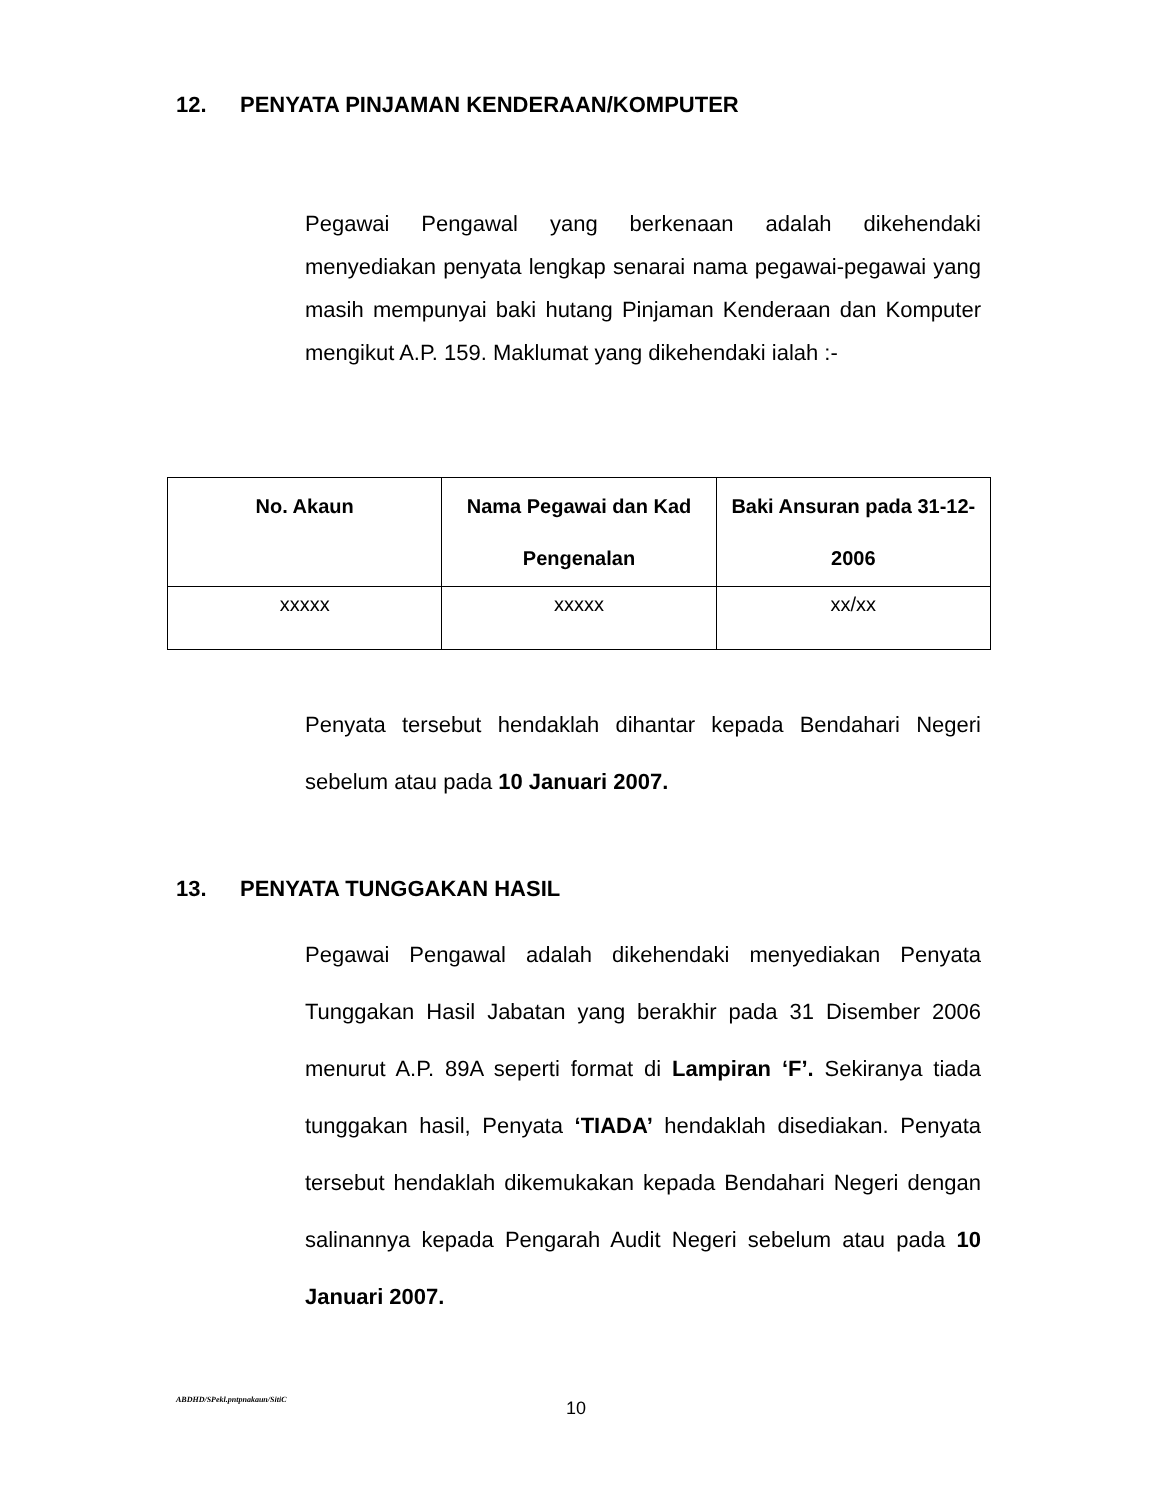12. PENYATA PINJAMAN KENDERAAN/KOMPUTER
Pegawai Pengawal yang berkenaan adalah dikehendaki menyediakan penyata lengkap senarai nama pegawai-pegawai yang masih mempunyai baki hutang Pinjaman Kenderaan dan Komputer mengikut A.P. 159. Maklumat yang dikehendaki ialah :-
| No. Akaun | Nama Pegawai dan Kad Pengenalan | Baki Ansuran pada 31-12-2006 |
| --- | --- | --- |
| xxxxx | xxxxx | xx/xx |
Penyata tersebut hendaklah dihantar kepada Bendahari Negeri sebelum atau pada 10 Januari 2007.
13. PENYATA TUNGGAKAN HASIL
Pegawai Pengawal adalah dikehendaki menyediakan Penyata Tunggakan Hasil Jabatan yang berakhir pada 31 Disember 2006 menurut A.P. 89A seperti format di Lampiran ‘F’. Sekiranya tiada tunggakan hasil, Penyata ‘TIADA’ hendaklah disediakan. Penyata tersebut hendaklah dikemukakan kepada Bendahari Negeri dengan salinannya kepada Pengarah Audit Negeri sebelum atau pada 10 Januari 2007.
ABDHD/SPekl.pntpnakaun/SitiC 10